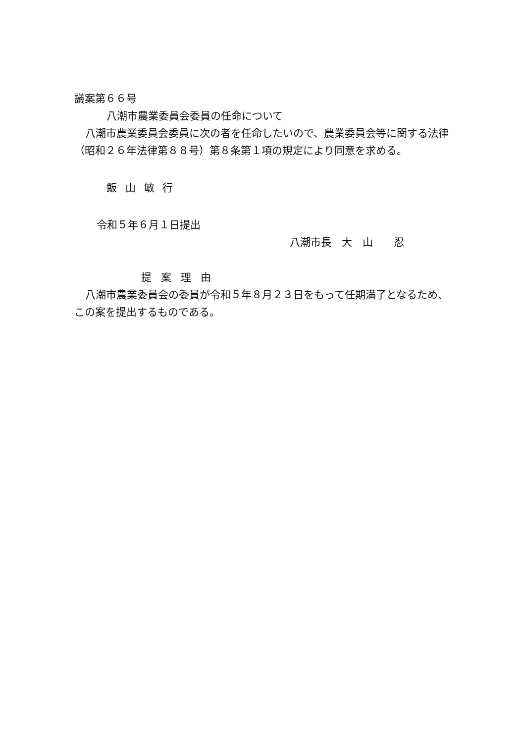議案第６６号
八潮市農業委員会委員の任命について
八潮市農業委員会委員に次の者を任命したいので、農業委員会等に関する法律（昭和２６年法律第８８号）第８条第１項の規定により同意を求める。
飯山敏行
令和５年６月１日提出
八潮市長　大　山　　忍
提案理由
八潮市農業委員会の委員が令和５年８月２３日をもって任期満了となるため、この案を提出するものである。